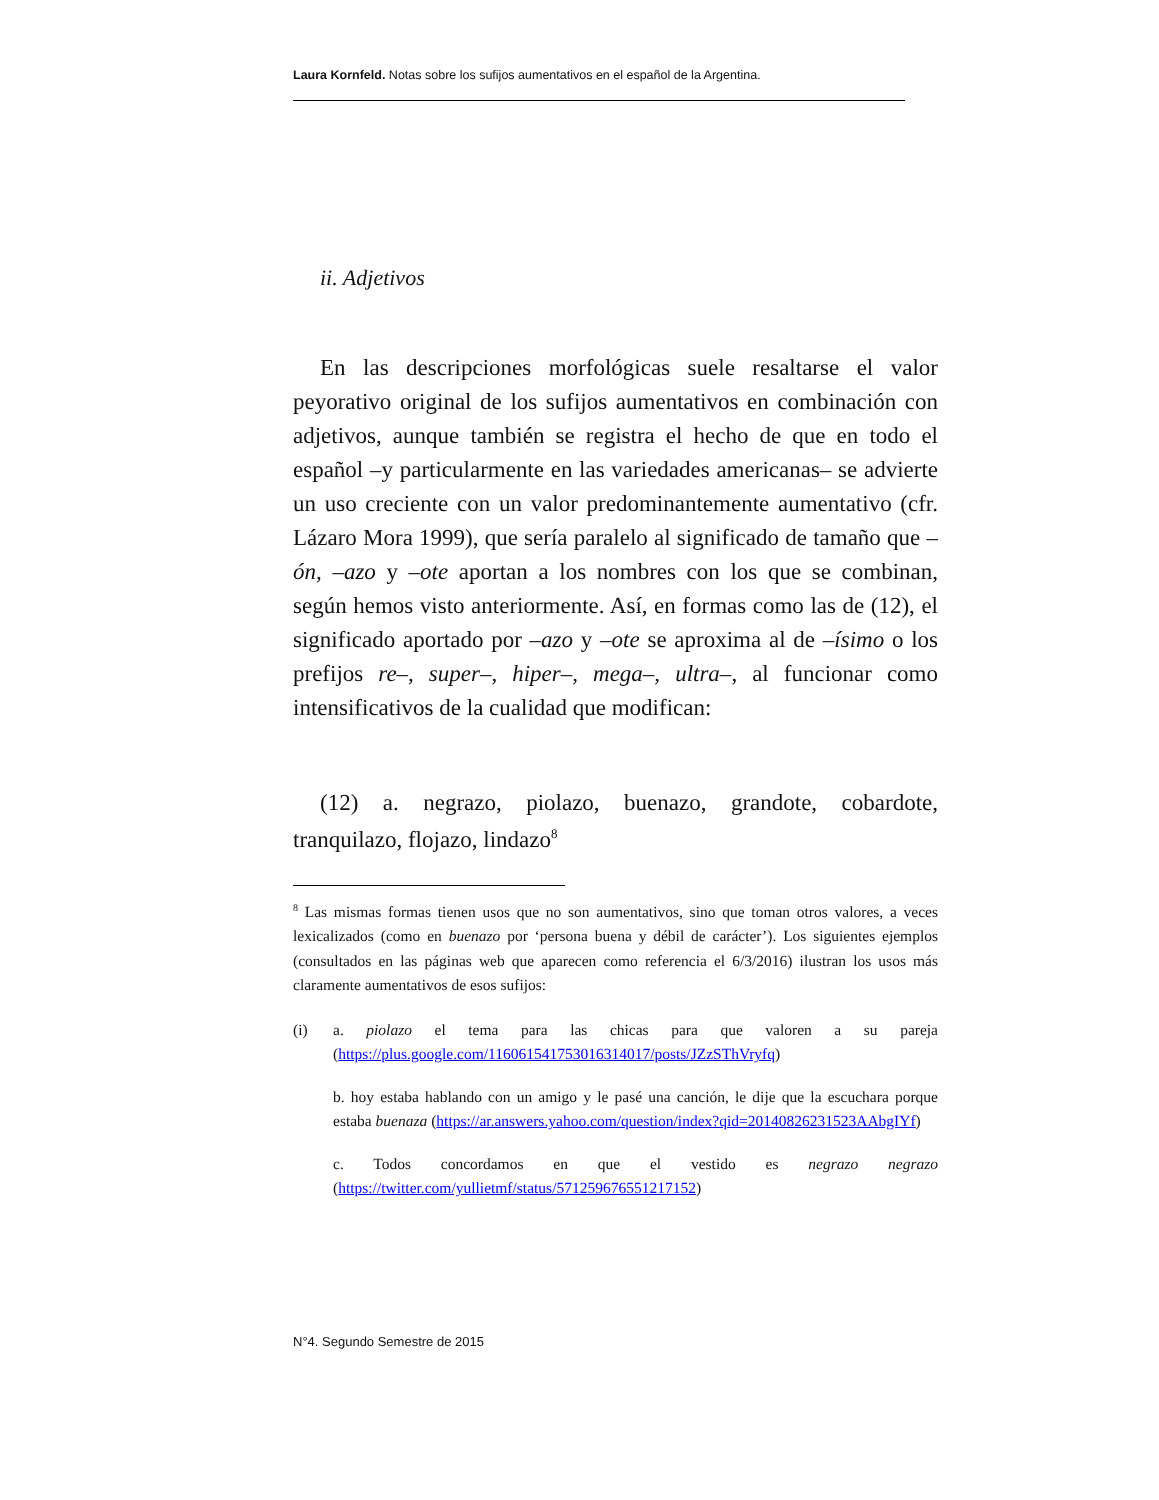Laura Kornfeld. Notas sobre los sufijos aumentativos en el español de la Argentina.
ii. Adjetivos
En las descripciones morfológicas suele resaltarse el valor peyorativo original de los sufijos aumentativos en combinación con adjetivos, aunque también se registra el hecho de que en todo el español –y particularmente en las variedades americanas– se advierte un uso creciente con un valor predominantemente aumentativo (cfr. Lázaro Mora 1999), que sería paralelo al significado de tamaño que –ón, –azo y –ote aportan a los nombres con los que se combinan, según hemos visto anteriormente. Así, en formas como las de (12), el significado aportado por –azo y –ote se aproxima al de –ísimo o los prefijos re–, super–, hiper–, mega–, ultra–, al funcionar como intensificativos de la cualidad que modifican:
(12) a. negrazo, piolazo, buenazo, grandote, cobardote, tranquilazo, flojazo, lindazo<sup>8</sup>
<sup>8</sup> Las mismas formas tienen usos que no son aumentativos, sino que toman otros valores, a veces lexicalizados (como en buenazo por ‘persona buena y débil de carácter’). Los siguientes ejemplos (consultados en las páginas web que aparecen como referencia el 6/3/2016) ilustran los usos más claramente aumentativos de esos sufijos:
(i) a. piolazo el tema para las chicas para que valoren a su pareja (https://plus.google.com/116061541753016314017/posts/JZzSThVryfq)
b. hoy estaba hablando con un amigo y le pasé una canción, le dije que la escuchara porque estaba buenaza (https://ar.answers.yahoo.com/question/index?qid=20140826231523AAbgIYf)
c. Todos concordamos en que el vestido es negrazo negrazo (https://twitter.com/yullietmf/status/571259676551217152)
N°4. Segundo Semestre de 2015